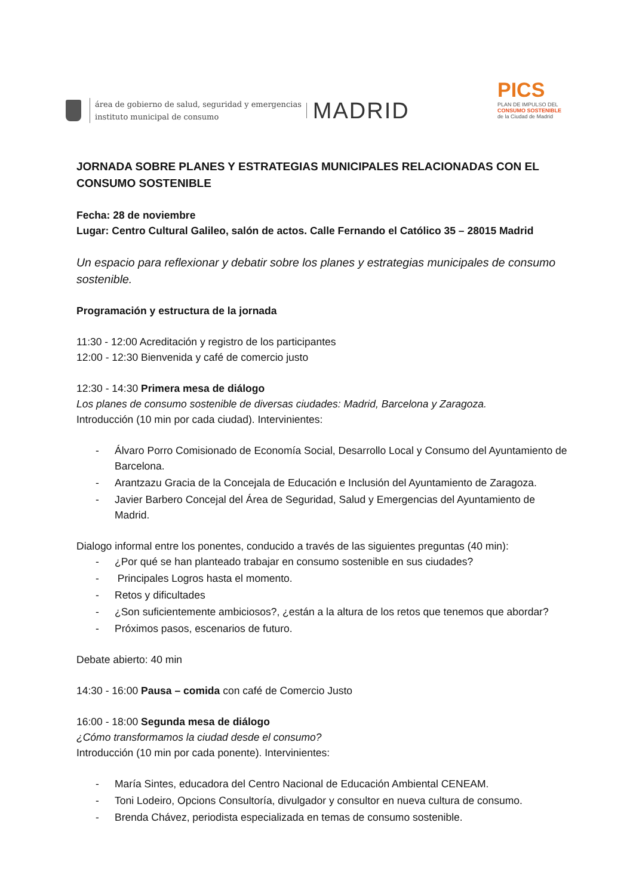área de gobierno de salud, seguridad y emergencias
instituto municipal de consumo
MADRID
PICS
PLAN DE IMPULSO DEL
CONSUMO SOSTENIBLE
de la Ciudad de Madrid
JORNADA SOBRE PLANES Y ESTRATEGIAS MUNICIPALES RELACIONADAS CON EL CONSUMO SOSTENIBLE
Fecha: 28 de noviembre
Lugar: Centro Cultural Galileo, salón de actos. Calle Fernando el Católico 35 – 28015 Madrid
Un espacio para reflexionar y debatir sobre los planes y estrategias municipales de consumo sostenible.
Programación y estructura de la jornada
11:30 - 12:00 Acreditación y registro de los participantes
12:00 - 12:30 Bienvenida y café de comercio justo
12:30 - 14:30 Primera mesa de diálogo
Los planes de consumo sostenible de diversas ciudades: Madrid, Barcelona y Zaragoza.
Introducción (10 min por cada ciudad). Intervinientes:
- Álvaro Porro Comisionado de Economía Social, Desarrollo Local y Consumo del Ayuntamiento de Barcelona.
- Arantzazu Gracia de la Concejala de Educación e Inclusión del Ayuntamiento de Zaragoza.
- Javier Barbero Concejal del Área de Seguridad, Salud y Emergencias del Ayuntamiento de Madrid.
Dialogo informal entre los ponentes, conducido a través de las siguientes preguntas (40 min):
- ¿Por qué se han planteado trabajar en consumo sostenible en sus ciudades?
- Principales Logros hasta el momento.
- Retos y dificultades
- ¿Son suficientemente ambiciosos?, ¿están a la altura de los retos que tenemos que abordar?
- Próximos pasos, escenarios de futuro.
Debate abierto: 40 min
14:30 - 16:00 Pausa – comida con café de Comercio Justo
16:00 - 18:00 Segunda mesa de diálogo
¿Cómo transformamos la ciudad desde el consumo?
Introducción (10 min por cada ponente). Intervinientes:
- María Sintes, educadora del Centro Nacional de Educación Ambiental CENEAM.
- Toni Lodeiro, Opcions Consultoría, divulgador y consultor en nueva cultura de consumo.
- Brenda Chávez, periodista especializada en temas de consumo sostenible.